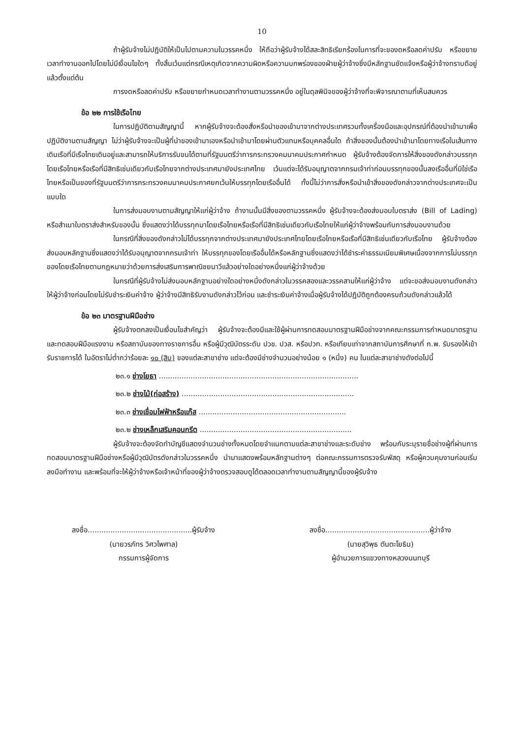10
ถ้าผู้รับจ้างไม่ปฏิบัติให้เป็นไปตามความในวรรคหนึ่ง ให้ถือว่าผู้รับจ้างได้สละสิทธิเรียกร้องในการที่จะของดหรือลดค่าปรับ หรือขยายเวลาทำงานออกไปโดยไม่มีเงื่อนไขใดๆ ทั้งสิ้นเว้นแต่กรณีเหตุเกิดจากความผิดหรือความบกพร่องของฝ่ายผู้ว่าจ้างซึ่งมีหลักฐานชัดแจ้งหรือผู้ว่าจ้างทราบดีอยู่แล้วตั้งแต่ต้น
การงดหรือลดค่าปรับ หรือขยายกำหนดเวลาทำงานตามวรรคหนึ่ง อยู่ในดุลพินิจของผู้ว่าจ้างที่จะพิจารณาตามที่เห็นสมควร
ข้อ ๒๒ การใช้เรือไทย
ในการปฏิบัติตามสัญญานี้ หากผู้รับจ้างจะต้องสั่งหรือนำของเข้ามาจากต่างประเทศรวมทั้งเครื่องมือและอุปกรณ์ที่ต้องนำเข้ามาเพื่อปฏิบัติงานตามสัญญา ไม่ว่าผู้รับจ้างจะเป็นผู้ที่นำของเข้ามาเองหรือนำเข้ามาโดยผ่านตัวแทนหรือบุคคลอื่นใด ถ้าสิ่งของนั้นต้องนำเข้ามาโดยทางเรือในเส้นทางเดินเรือที่มีเรือไทยเดินอยู่และสามารถให้บริการรับขนได้ตามที่รัฐมนตรีว่าการกระทรวงคมนาคมประกาศกำหนด ผู้รับจ้างต้องจัดการให้สิ่งของดังกล่าวบรรทุกโดยเรือไทยหรือเรือที่มีสิทธิเช่นเดียวกับเรือไทยจากต่างประเทศมายังประเทศไทย เว้นแต่จะได้รับอนุญาตจากกรมเจ้าท่าก่อนบรรทุกของนั้นลงเรืออื่นที่มิใช่เรือไทยหรือเป็นของที่รัฐมนตรีว่าการกระทรวงคมนาคมประกาศยกเว้นให้บรรทุกโดยเรืออื่นได้ ทั้งนี้ไม่ว่าการสั่งหรือนำเข้าสิ่งของดังกล่าวจากต่างประเทศจะเป็นแบบใด
ในการส่งมอบงานตามสัญญาให้แก่ผู้ว่าจ้าง ถ้างานนั้นมีสิ่งของตามวรรคหนึ่ง ผู้รับจ้างจะต้องส่งมอบใบตราส่ง (Bill of Lading) หรือสำเนาใบตราส่งสำหรับของนั้น ซึ่งแสดงว่าได้บรรทุกมาโดยเรือไทยหรือเรือที่มีสิทธิเช่นเดียวกับเรือไทยให้แก่ผู้ว่าจ้างพร้อมกับการส่งมอบงานด้วย
ในกรณีที่สิ่งของดังกล่าวไม่ได้บรรทุกจากต่างประเทศมายังประเทศไทยโดยเรือไทยหรือเรือที่มีสิทธิเช่นเดียวกับเรือไทย ผู้รับจ้างต้องส่งมอบหลักฐานซึ่งแสดงว่าได้รับอนุญาตจากกรมเจ้าท่า ให้บรรทุกของโดยเรืออื่นได้หรือหลักฐานซึ่งแสดงว่าได้ชำระค่าธรรมเนียมพิเศษเนื่องจากการไม่บรรทุกของโดยเรือไทยตามกฎหมายว่าด้วยการส่งเสริมการพาณิชยนาวีแล้วอย่างใดอย่างหนึ่งแก่ผู้ว่าจ้างด้วย
ในกรณีที่ผู้รับจ้างไม่ส่งมอบหลักฐานอย่างใดอย่างหนึ่งดังกล่าวในวรรคสองและวรรคสามให้แก่ผู้ว่าจ้าง แต่จะขอส่งมอบงานดังกล่าวให้ผู้ว่าจ้างก่อนโดยไม่รับชำระเงินค่าจ้าง ผู้ว่าจ้างมีสิทธิรับงานดังกล่าวไว้ก่อน และชำระเงินค่าจ้างเมื่อผู้รับจ้างได้ปฏิบัติถูกต้องครบถ้วนดังกล่าวแล้วได้
ข้อ ๒๓ มาตรฐานฝีมือช่าง
ผู้รับจ้างตกลงเป็นเงื่อนไขสำคัญว่า ผู้รับจ้างจะต้องมีและใช้ผู้ผ่านการทดสอบมาตรฐานฝีมือช่างจากคณะกรรมการกำหนดมาตรฐานและทดสอบฝีมือแรงงาน หรือสถาบันของทางราชการอื่น หรือผู้มีวุฒิบัตรระดับ ปวช. ปวส. หรือปวท. หรือเทียบเท่าจากสถาบันการศึกษาที่ ก.พ. รับรองให้เข้ารับราชการได้ ในอัตราไม่ต่ำกว่าร้อยละ ๑๐ (สิบ) ของแต่ละสาขาช่าง แต่จะต้องมีช่างจำนวนอย่างน้อย ๑ (หนึ่ง) คน ในแต่ละสาขาช่างดังต่อไปนี้
๒๓.๑ ช่างโยธา ........................................................................................
๒๓.๒ ช่างไม้(ก่อสร้าง) ............................................................................
๒๓.๓ ช่างเชื่อมไฟฟ้าหรือแก๊ส .................................................................
๒๓.๒ ช่างเหล็กเสริมคอนกรีต ...................................................................
ผู้รับจ้างจะต้องจัดทำบัญชีแสดงจำนวนช่างทั้งหมดโดยจำแนกตามแต่ละสาขาช่างและระดับช่าง พร้อมกับระบุรายชื่อช่างผู้ที่ผ่านการทดสอบมาตรฐานฝีมือช่างหรือผู้มีวุฒิบัตรดังกล่าวในวรรคหนึ่ง นำมาแสดงพร้อมหลักฐานต่างๆ ต่อคณะกรรมการตรวจรับพัสดุ หรือผู้ควบคุมงานก่อนเริ่มลงมือทำงาน และพร้อมที่จะให้ผู้ว่าจ้างหรือเจ้าหน้าที่ของผู้ว่าจ้างตรวจสอบดูได้ตลอดเวลาทำงานตามสัญญานี้ของผู้รับจ้าง
ลงชื่อ..............................................ผู้รับจ้าง
(นายวรภัทร วิศวไพศาล)
กรรมการผู้จัดการ
ลงชื่อ..............................................ผู้ว่าจ้าง
(นายสุวิพุธ ตันตะโยธิน)
ผู้อำนวยการแขวงทางหลวงนนทบุรี